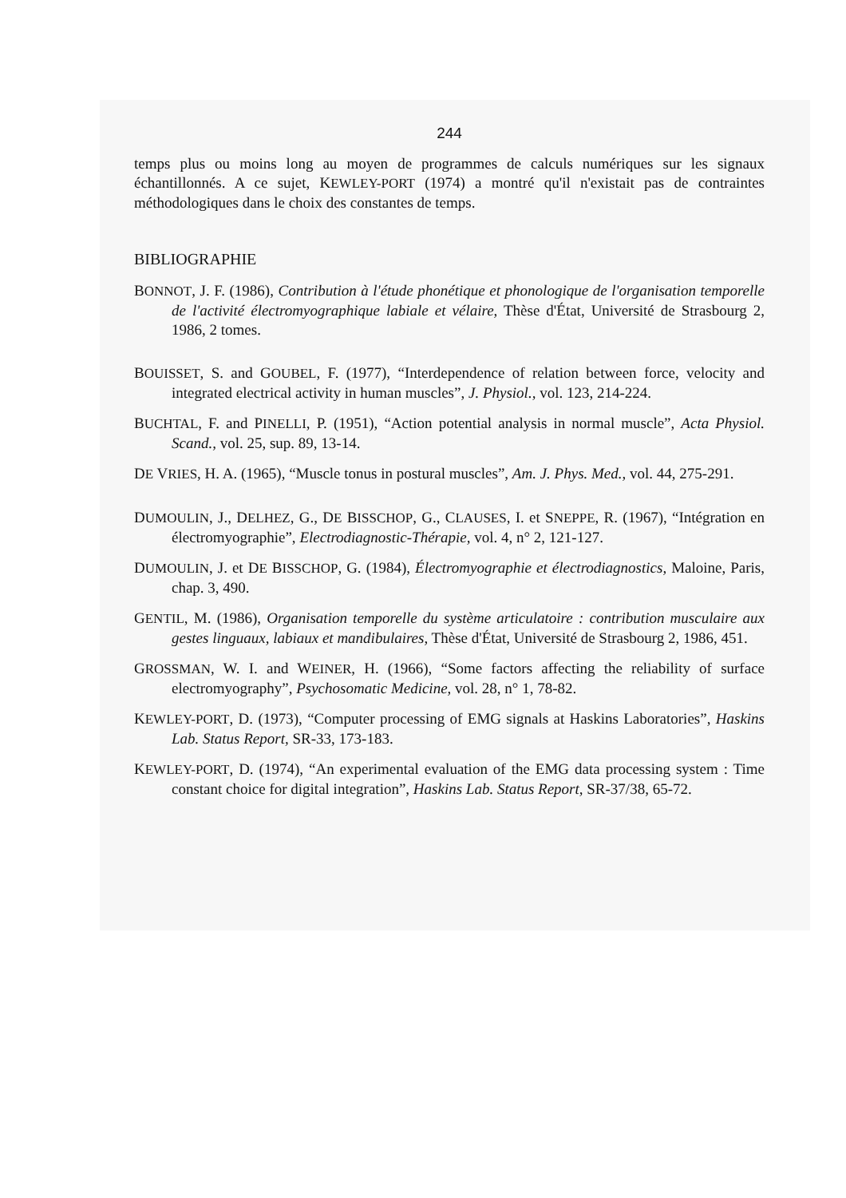244
temps plus ou moins long au moyen de programmes de calculs numériques sur les signaux échantillonnés. A ce sujet, KEWLEY-PORT (1974) a montré qu'il n'existait pas de contraintes méthodologiques dans le choix des constantes de temps.
BIBLIOGRAPHIE
BONNOT, J. F. (1986), Contribution à l'étude phonétique et phonologique de l'organisation temporelle de l'activité électromyographique labiale et vélaire, Thèse d'État, Université de Strasbourg 2, 1986, 2 tomes.
BOUISSET, S. and GOUBEL, F. (1977), “Interdependence of relation between force, velocity and integrated electrical activity in human muscles”, J. Physiol., vol. 123, 214-224.
BUCHTAL, F. and PINELLI, P. (1951), “Action potential analysis in normal muscle”, Acta Physiol. Scand., vol. 25, sup. 89, 13-14.
DE VRIES, H. A. (1965), “Muscle tonus in postural muscles”, Am. J. Phys. Med., vol. 44, 275-291.
DUMOULIN, J., DELHEZ, G., DE BISSCHOP, G., CLAUSES, I. et SNEPPE, R. (1967), “Intégration en électromyographie”, Electrodiagnostic-Thérapie, vol. 4, n° 2, 121-127.
DUMOULIN, J. et DE BISSCHOP, G. (1984), Électromyographie et électrodiagnostics, Maloine, Paris, chap. 3, 490.
GENTIL, M. (1986), Organisation temporelle du système articulatoire : contribution musculaire aux gestes linguaux, labiaux et mandibulaires, Thèse d'État, Université de Strasbourg 2, 1986, 451.
GROSSMAN, W. I. and WEINER, H. (1966), “Some factors affecting the reliability of surface electromyography”, Psychosomatic Medicine, vol. 28, n° 1, 78-82.
KEWLEY-PORT, D. (1973), “Computer processing of EMG signals at Haskins Laboratories”, Haskins Lab. Status Report, SR-33, 173-183.
KEWLEY-PORT, D. (1974), “An experimental evaluation of the EMG data processing system : Time constant choice for digital integration”, Haskins Lab. Status Report, SR-37/38, 65-72.